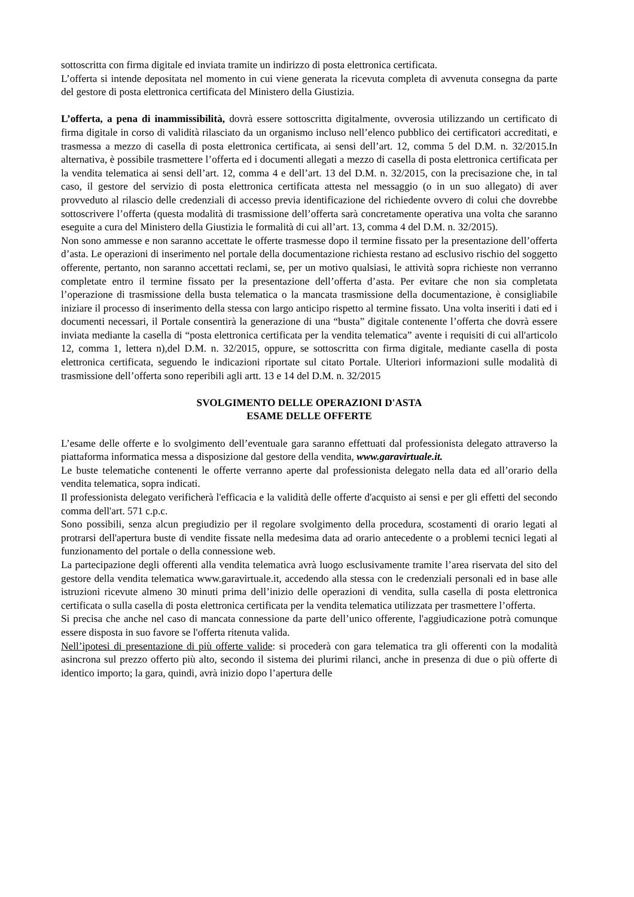sottoscritta con firma digitale ed inviata tramite un indirizzo di posta elettronica certificata.
L’offerta si intende depositata nel momento in cui viene generata la ricevuta completa di avvenuta consegna da parte del gestore di posta elettronica certificata del Ministero della Giustizia.
L’offerta, a pena di inammissibilità, dovrà essere sottoscritta digitalmente, ovverosia utilizzando un certificato di firma digitale in corso di validità rilasciato da un organismo incluso nell’elenco pubblico dei certificatori accreditati, e trasmessa a mezzo di casella di posta elettronica certificata, ai sensi dell’art. 12, comma 5 del D.M. n. 32/2015.In alternativa, è possibile trasmettere l’offerta ed i documenti allegati a mezzo di casella di posta elettronica certificata per la vendita telematica ai sensi dell’art. 12, comma 4 e dell’art. 13 del D.M. n. 32/2015, con la precisazione che, in tal caso, il gestore del servizio di posta elettronica certificata attesta nel messaggio (o in un suo allegato) di aver provveduto al rilascio delle credenziali di accesso previa identificazione del richiedente ovvero di colui che dovrebbe sottoscrivere l’offerta (questa modalità di trasmissione dell’offerta sarà concretamente operativa una volta che saranno eseguite a cura del Ministero della Giustizia le formalità di cui all’art. 13, comma 4 del D.M. n. 32/2015).
Non sono ammesse e non saranno accettate le offerte trasmesse dopo il termine fissato per la presentazione dell’offerta d’asta. Le operazioni di inserimento nel portale della documentazione richiesta restano ad esclusivo rischio del soggetto offerente, pertanto, non saranno accettati reclami, se, per un motivo qualsiasi, le attività sopra richieste non verranno completate entro il termine fissato per la presentazione dell’offerta d’asta. Per evitare che non sia completata l’operazione di trasmissione della busta telematica o la mancata trasmissione della documentazione, è consigliabile iniziare il processo di inserimento della stessa con largo anticipo rispetto al termine fissato. Una volta inseriti i dati ed i documenti necessari, il Portale consentirà la generazione di una “busta” digitale contenente l’offerta che dovrà essere inviata mediante la casella di “posta elettronica certificata per la vendita telematica” avente i requisiti di cui all'articolo 12, comma 1, lettera n),del D.M. n. 32/2015, oppure, se sottoscritta con firma digitale, mediante casella di posta elettronica certificata, seguendo le indicazioni riportate sul citato Portale. Ulteriori informazioni sulle modalità di trasmissione dell’offerta sono reperibili agli artt. 13 e 14 del D.M. n. 32/2015
SVOLGIMENTO DELLE OPERAZIONI D'ASTA
ESAME DELLE OFFERTE
L’esame delle offerte e lo svolgimento dell’eventuale gara saranno effettuati dal professionista delegato attraverso la piattaforma informatica messa a disposizione dal gestore della vendita, www.garavirtuale.it.
Le buste telematiche contenenti le offerte verranno aperte dal professionista delegato nella data ed all’orario della vendita telematica, sopra indicati.
Il professionista delegato verificherà l'efficacia e la validità delle offerte d'acquisto ai sensi e per gli effetti del secondo comma dell'art. 571 c.p.c.
Sono possibili, senza alcun pregiudizio per il regolare svolgimento della procedura, scostamenti di orario legati al protrarsi dell'apertura buste di vendite fissate nella medesima data ad orario antecedente o a problemi tecnici legati al funzionamento del portale o della connessione web.
La partecipazione degli offerenti alla vendita telematica avrà luogo esclusivamente tramite l’area riservata del sito del gestore della vendita telematica www.garavirtuale.it, accedendo alla stessa con le credenziali personali ed in base alle istruzioni ricevute almeno 30 minuti prima dell’inizio delle operazioni di vendita, sulla casella di posta elettronica certificata o sulla casella di posta elettronica certificata per la vendita telematica utilizzata per trasmettere l’offerta.
Si precisa che anche nel caso di mancata connessione da parte dell’unico offerente, l'aggiudicazione potrà comunque essere disposta in suo favore se l'offerta ritenuta valida.
Nell’ipotesi di presentazione di più offerte valide: si procederà con gara telematica tra gli offerenti con la modalità asincrona sul prezzo offerto più alto, secondo il sistema dei plurimi rilanci, anche in presenza di due o più offerte di identico importo; la gara, quindi, avrà inizio dopo l’apertura delle